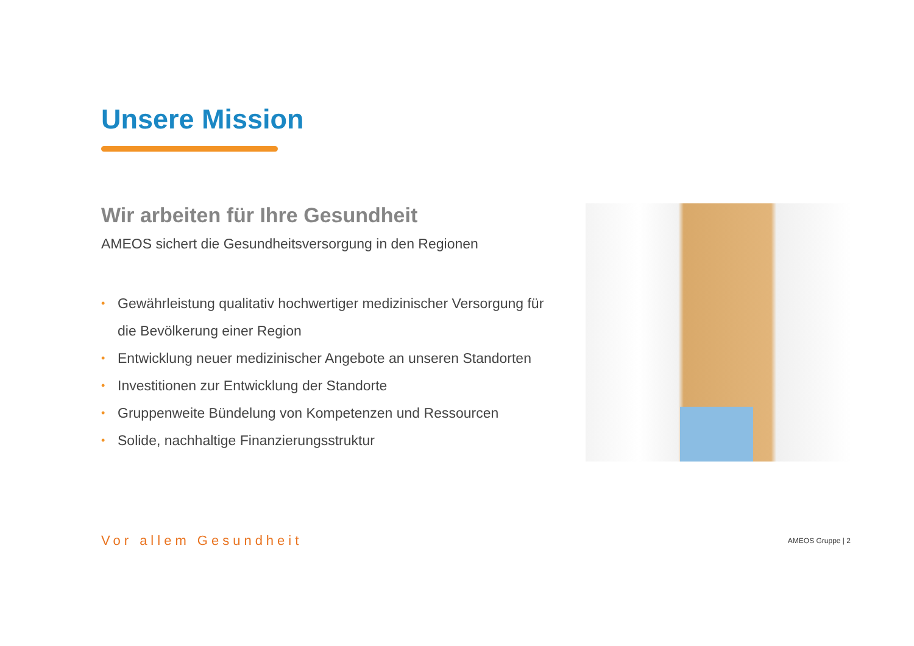Unsere Mission
Wir arbeiten für Ihre Gesundheit
AMEOS sichert die Gesundheitsversorgung in den Regionen
• Gewährleistung qualitativ hochwertiger medizinischer Versorgung für die Bevölkerung einer Region
• Entwicklung neuer medizinischer Angebote an unseren Standorten
• Investitionen zur Entwicklung der Standorte
• Gruppenweite Bündelung von Kompetenzen und Ressourcen
• Solide, nachhaltige Finanzierungsstruktur
Vor allem Gesundheit
AMEOS Gruppe | 2